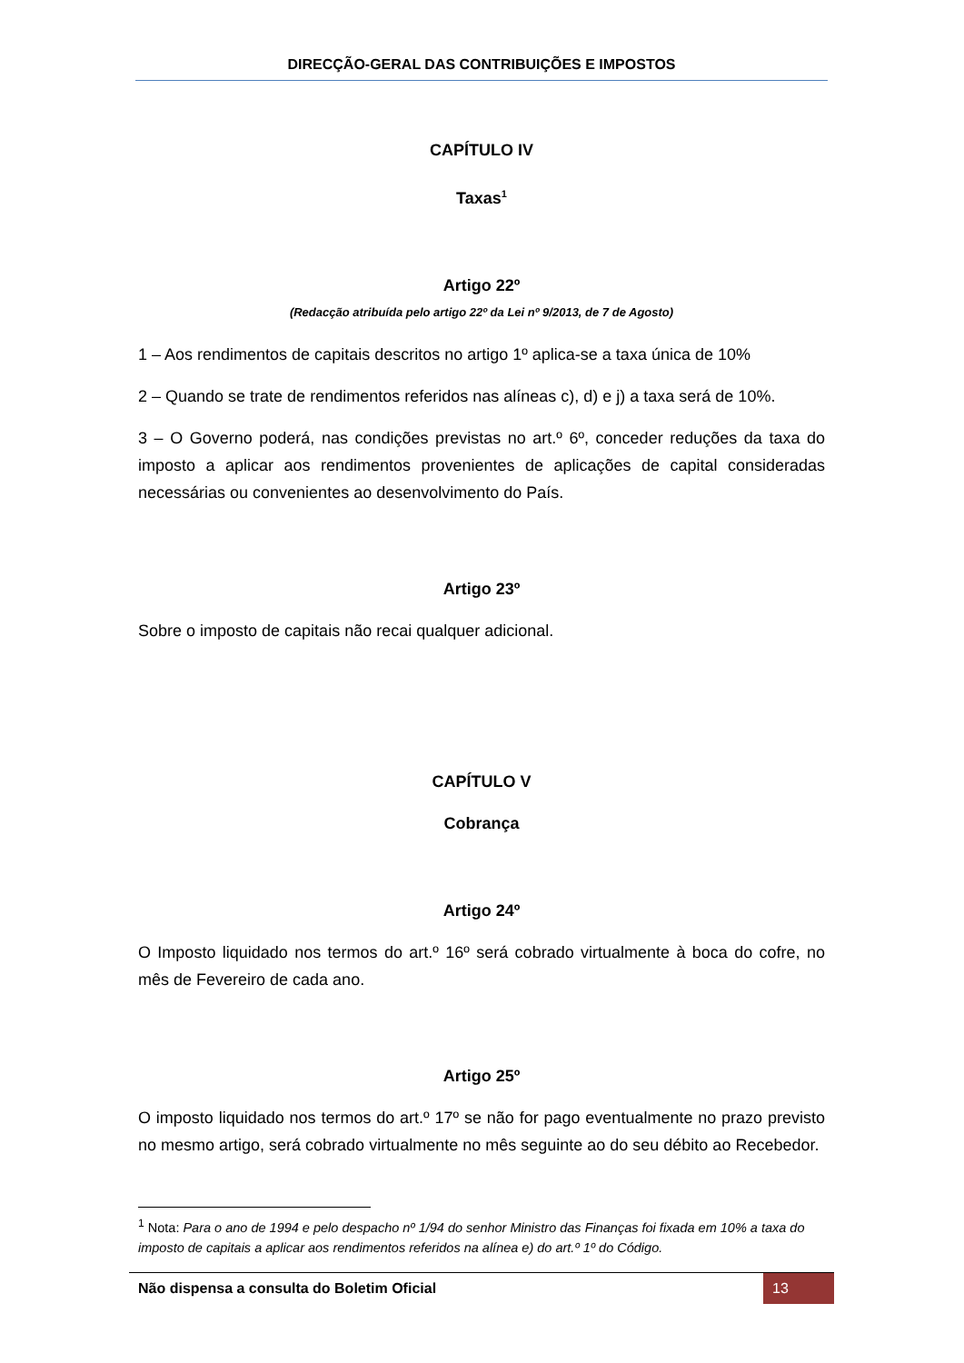DIRECÇÃO-GERAL DAS CONTRIBUIÇÕES E IMPOSTOS
CAPÍTULO IV
Taxas<sup>1</sup>
Artigo 22º
(Redacção atribuída pelo artigo 22º da Lei nº 9/2013, de 7 de Agosto)
1 – Aos rendimentos de capitais descritos no artigo 1º aplica-se a taxa única de 10%
2 – Quando se trate de rendimentos referidos nas alíneas c), d) e j) a taxa será de 10%.
3 – O Governo poderá, nas condições previstas no art.º 6º, conceder reduções da taxa do imposto a aplicar aos rendimentos provenientes de aplicações de capital consideradas necessárias ou convenientes ao desenvolvimento do País.
Artigo 23º
Sobre o imposto de capitais não recai qualquer adicional.
CAPÍTULO V
Cobrança
Artigo 24º
O Imposto liquidado nos termos do art.º 16º será cobrado virtualmente à boca do cofre, no mês de Fevereiro de cada ano.
Artigo 25º
O imposto liquidado nos termos do art.º 17º se não for pago eventualmente no prazo previsto no mesmo artigo, será cobrado virtualmente no mês seguinte ao do seu débito ao Recebedor.
<sup>1</sup> Nota: Para o ano de 1994 e pelo despacho nº 1/94 do senhor Ministro das Finanças foi fixada em 10% a taxa do imposto de capitais a aplicar aos rendimentos referidos na alínea e) do art.º 1º do Código.
Não dispensa a consulta do Boletim Oficial 13